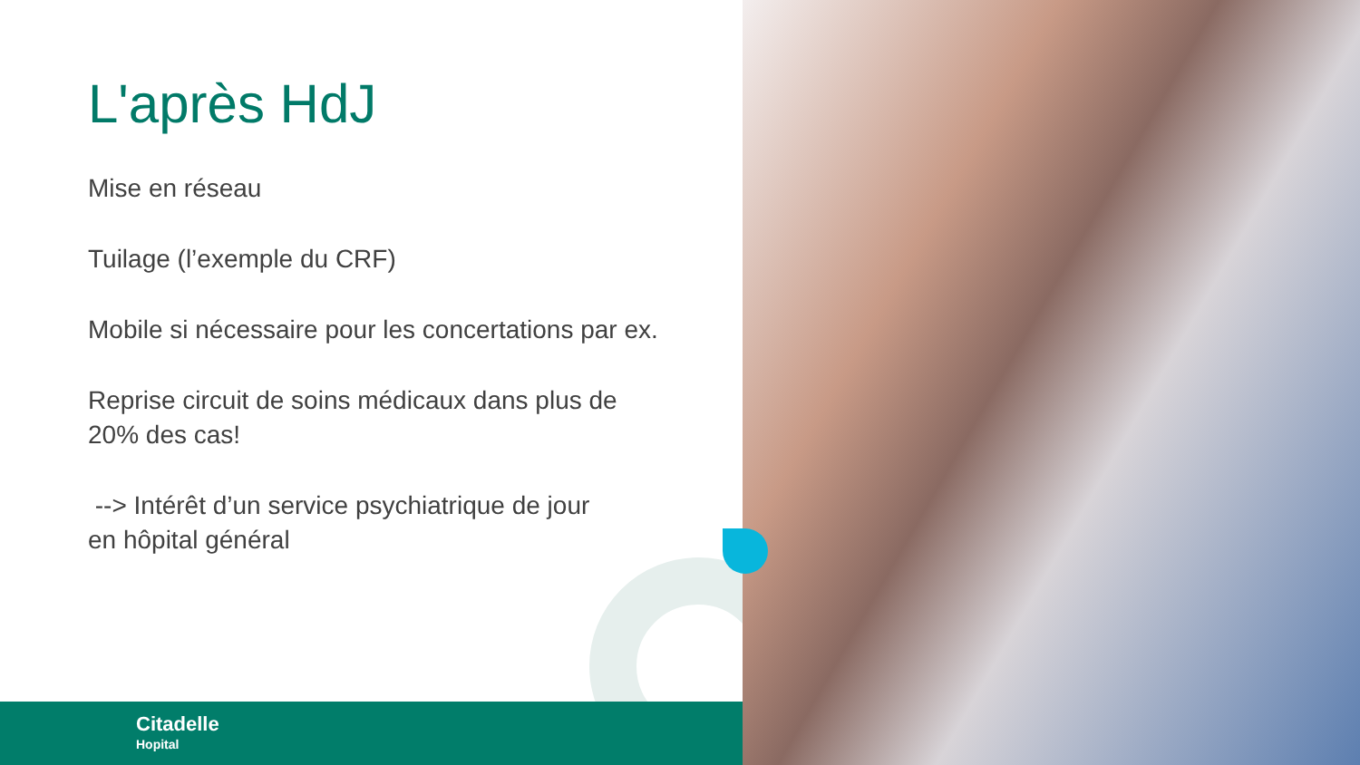L'après HdJ
Mise en réseau
Tuilage (l’exemple du CRF)
Mobile si nécessaire pour les concertations par ex.
Reprise circuit de soins médicaux dans plus de
20% des cas!
--> Intérêt d’un service psychiatrique de jour
en hôpital général
Citadelle
Hopital